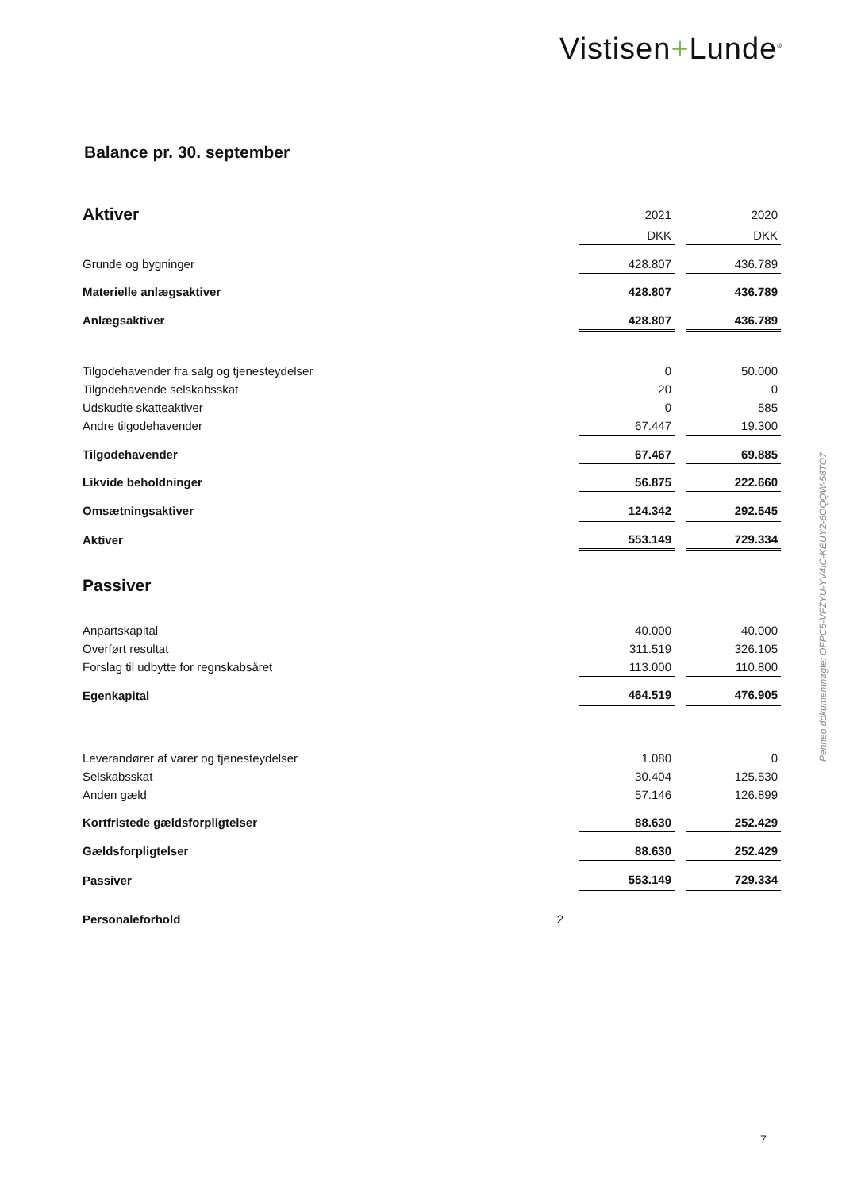Vistisen+Lunde<sup>®</sup>
Balance pr. 30. september
| Aktiver | | 2021 | | 2020 |
| | | DKK | | DKK |
| Grunde og bygninger | | 428.807 | | 436.789 |
| Materielle anlægsaktiver | | 428.807 | | 436.789 |
| Anlægsaktiver | | 428.807 | | 436.789 |
| Tilgodehavender fra salg og tjenesteydelser | | 0 | | 50.000 |
| Tilgodehavende selskabsskat | | 20 | | 0 |
| Udskudte skatteaktiver | | 0 | | 585 |
| Andre tilgodehavender | | 67.447 | | 19.300 |
| Tilgodehavender | | 67.467 | | 69.885 |
| Likvide beholdninger | | 56.875 | | 222.660 |
| Omsætningsaktiver | | 124.342 | | 292.545 |
| Aktiver | | 553.149 | | 729.334 |
| Passiver | | | | |
| Anpartskapital | | 40.000 | | 40.000 |
| Overført resultat | | 311.519 | | 326.105 |
| Forslag til udbytte for regnskabsåret | | 113.000 | | 110.800 |
| Egenkapital | | 464.519 | | 476.905 |
| Leverandører af varer og tjenesteydelser | | 1.080 | | 0 |
| Selskabsskat | | 30.404 | | 125.530 |
| Anden gæld | | 57.146 | | 126.899 |
| Kortfristede gældsforpligtelser | | 88.630 | | 252.429 |
| Gældsforpligtelser | | 88.630 | | 252.429 |
| Passiver | | 553.149 | | 729.334 |
| Personaleforhold | 2 | | | |
Penneo dokumentnøgle: OFPC5-VFZYU-YV4IC-KEUY2-6OQQW-58TO7
7